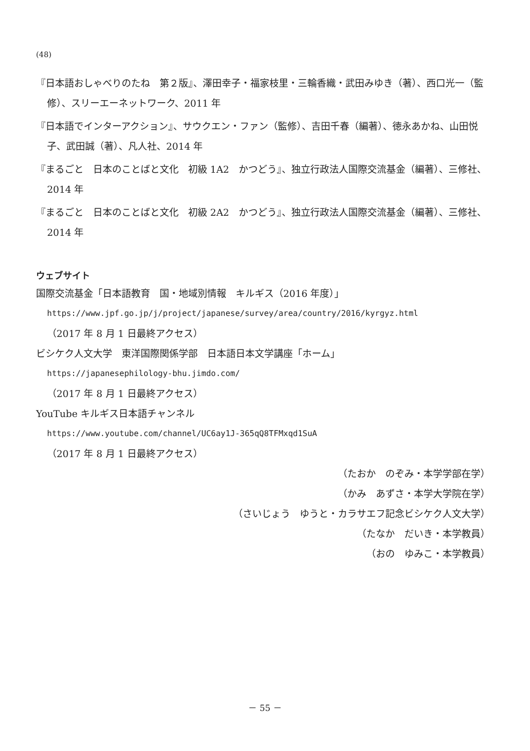(48)
『日本語おしゃべりのたね　第２版』、澤田幸子・福家枝里・三輪香織・武田みゆき（著）、西口光一（監修）、スリーエーネットワーク、2011 年
『日本語でインターアクション』、サウクエン・ファン（監修）、吉田千春（編著）、徳永あかね、山田悦子、武田誠（著）、凡人社、2014 年
『まるごと　日本のことばと文化　初級 1A2　かつどう』、独立行政法人国際交流基金（編著）、三修社、2014 年
『まるごと　日本のことばと文化　初級 2A2　かつどう』、独立行政法人国際交流基金（編著）、三修社、2014 年
ウェブサイト
国際交流基金「日本語教育　国・地域別情報　キルギス（2016 年度）」
https://www.jpf.go.jp/j/project/japanese/survey/area/country/2016/kyrgyz.html
（2017 年 8 月 1 日最終アクセス）
ビシケク人文大学　東洋国際関係学部　日本語日本文学講座「ホーム」
https://japanesephilology-bhu.jimdo.com/
（2017 年 8 月 1 日最終アクセス）
YouTube キルギス日本語チャンネル
https://www.youtube.com/channel/UC6ay1J-365qQ8TFMxqd1SuA
（2017 年 8 月 1 日最終アクセス）
（たおか　のぞみ・本学学部在学）
（かみ　あずさ・本学大学院在学）
（さいじょう　ゆうと・カラサエフ記念ビシケク人文大学）
（たなか　だいき・本学教員）
（おの　ゆみこ・本学教員）
－ 55 －